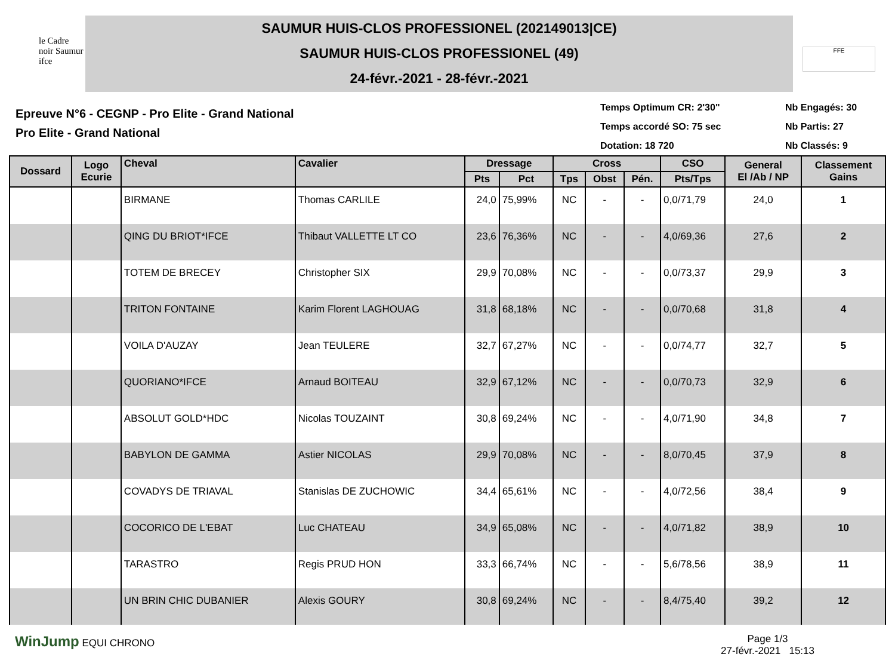le Cadre noir Saumur ifce
SAUMUR HUIS-CLOS PROFESSIONEL (202149013|CE)
SAUMUR HUIS-CLOS PROFESSIONEL (49)
24-févr.-2021 - 28-févr.-2021
FFE
Epreuve N°6 - CEGNP - Pro Elite - Grand National
Pro Elite - Grand National
Temps Optimum CR: 2'30"
Temps accordé SO: 75 sec
Dotation: 18 720
Nb Engagés: 30
Nb Partis: 27
Nb Classés: 9
| Dossard | Logo Ecurie | Cheval | Cavalier | Dressage | | Cross | | | CSO | General El /Ab / NP | Classement Gains |
| --- | --- | --- | --- | --- | --- | --- | --- | --- | --- | --- | --- |
| | | | | Pts | Pct | Tps | Obst | Pén. | Pts/Tps | | |
| | | BIRMANE | Thomas CARLILE | 24,0 | 75,99% | NC | - | - | 0,0/71,79 | 24,0 | 1 |
| | | QING DU BRIOT*IFCE | Thibaut VALLETTE LT CO | 23,6 | 76,36% | NC | - | - | 4,0/69,36 | 27,6 | 2 |
| | | TOTEM DE BRECEY | Christopher SIX | 29,9 | 70,08% | NC | - | - | 0,0/73,37 | 29,9 | 3 |
| | | TRITON FONTAINE | Karim Florent LAGHOUAG | 31,8 | 68,18% | NC | - | - | 0,0/70,68 | 31,8 | 4 |
| | | VOILA D'AUZAY | Jean TEULERE | 32,7 | 67,27% | NC | - | - | 0,0/74,77 | 32,7 | 5 |
| | | QUORIANO*IFCE | Arnaud BOITEAU | 32,9 | 67,12% | NC | - | - | 0,0/70,73 | 32,9 | 6 |
| | | ABSOLUT GOLD*HDC | Nicolas TOUZAINT | 30,8 | 69,24% | NC | - | - | 4,0/71,90 | 34,8 | 7 |
| | | BABYLON DE GAMMA | Astier NICOLAS | 29,9 | 70,08% | NC | - | - | 8,0/70,45 | 37,9 | 8 |
| | | COVADYS DE TRIAVAL | Stanislas DE ZUCHOWIC | 34,4 | 65,61% | NC | - | - | 4,0/72,56 | 38,4 | 9 |
| | | COCORICO DE L'EBAT | Luc CHATEAU | 34,9 | 65,08% | NC | - | - | 4,0/71,82 | 38,9 | 10 |
| | | TARASTRO | Regis PRUD HON | 33,3 | 66,74% | NC | - | - | 5,6/78,56 | 38,9 | 11 |
| | | UN BRIN CHIC DUBANIER | Alexis GOURY | 30,8 | 69,24% | NC | - | - | 8,4/75,40 | 39,2 | 12 |
WinJump EQUI CHRONO Page 1/3
27-févr.-2021 15:13